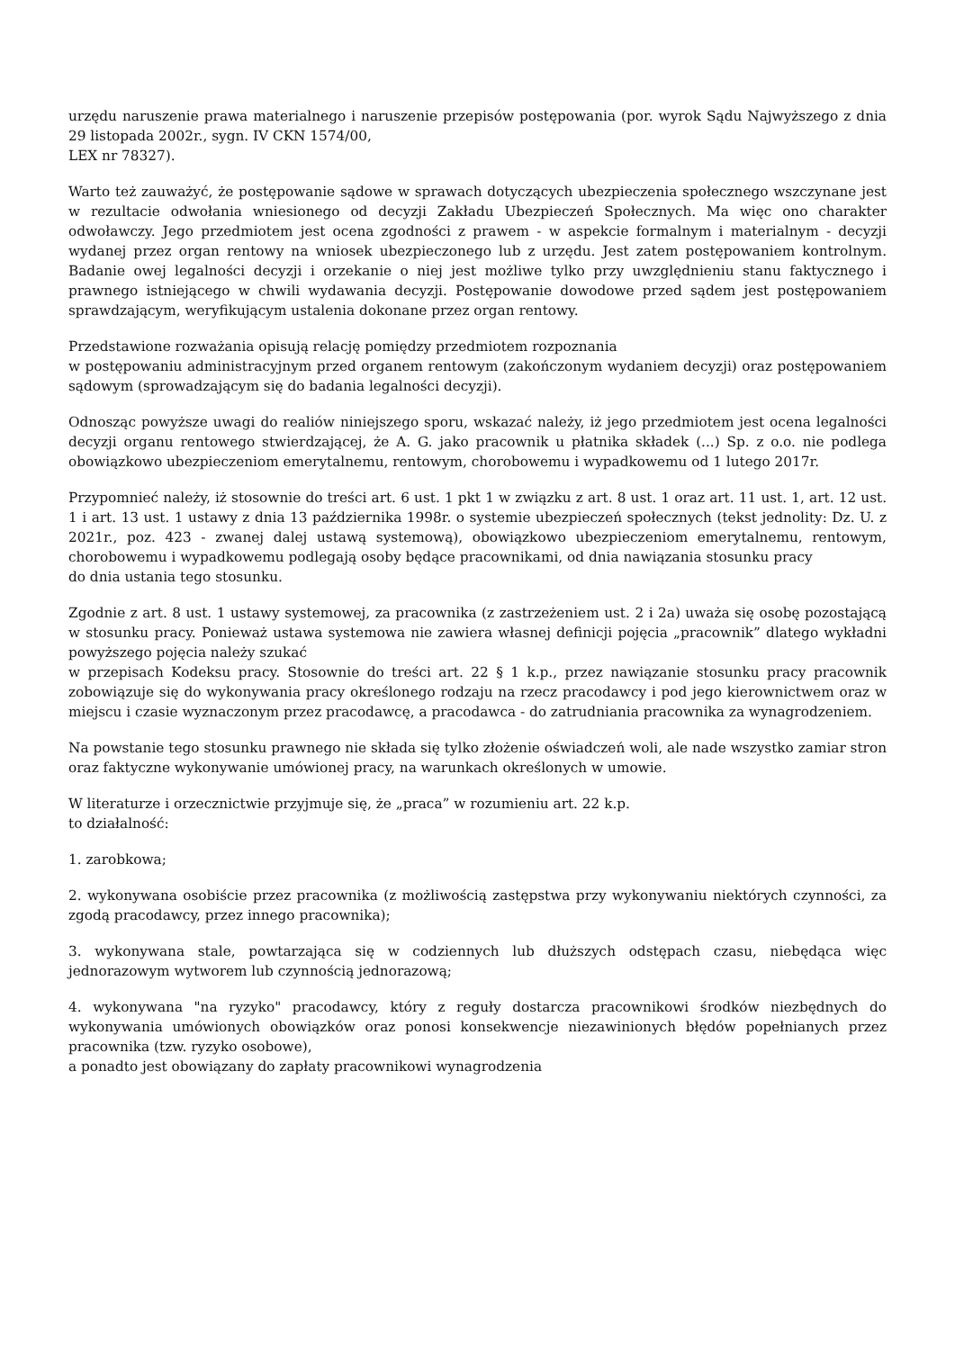urzędu naruszenie prawa materialnego i naruszenie przepisów postępowania (por. wyrok Sądu Najwyższego z dnia 29 listopada 2002r., sygn. IV CKN 1574/00,
LEX nr 78327).
Warto też zauważyć, że postępowanie sądowe w sprawach dotyczących ubezpieczenia społecznego wszczynane jest w rezultacie odwołania wniesionego od decyzji Zakładu Ubezpieczeń Społecznych. Ma więc ono charakter odwoławczy. Jego przedmiotem jest ocena zgodności z prawem - w aspekcie formalnym i materialnym - decyzji wydanej przez organ rentowy na wniosek ubezpieczonego lub z urzędu. Jest zatem postępowaniem kontrolnym. Badanie owej legalności decyzji i orzekanie o niej jest możliwe tylko przy uwzględnieniu stanu faktycznego i prawnego istniejącego w chwili wydawania decyzji. Postępowanie dowodowe przed sądem jest postępowaniem sprawdzającym, weryfikującym ustalenia dokonane przez organ rentowy.
Przedstawione rozważania opisują relację pomiędzy przedmiotem rozpoznania
w postępowaniu administracyjnym przed organem rentowym (zakończonym wydaniem decyzji) oraz postępowaniem sądowym (sprowadzającym się do badania legalności decyzji).
Odnosząc powyższe uwagi do realiów niniejszego sporu, wskazać należy, iż jego przedmiotem jest ocena legalności decyzji organu rentowego stwierdzającej, że A. G. jako pracownik u płatnika składek (...) Sp. z o.o. nie podlega obowiązkowo ubezpieczeniom emerytalnemu, rentowym, chorobowemu i wypadkowemu od 1 lutego 2017r.
Przypomnieć należy, iż stosownie do treści art. 6 ust. 1 pkt 1 w związku z art. 8 ust. 1 oraz art. 11 ust. 1, art. 12 ust. 1 i art. 13 ust. 1 ustawy z dnia 13 października 1998r. o systemie ubezpieczeń społecznych (tekst jednolity: Dz. U. z 2021r., poz. 423 - zwanej dalej ustawą systemową), obowiązkowo ubezpieczeniom emerytalnemu, rentowym, chorobowemu i wypadkowemu podlegają osoby będące pracownikami, od dnia nawiązania stosunku pracy
do dnia ustania tego stosunku.
Zgodnie z art. 8 ust. 1 ustawy systemowej, za pracownika (z zastrzeżeniem ust. 2 i 2a) uważa się osobę pozostającą w stosunku pracy. Ponieważ ustawa systemowa nie zawiera własnej definicji pojęcia „pracownik” dlatego wykładni powyższego pojęcia należy szukać
w przepisach Kodeksu pracy. Stosownie do treści art. 22 § 1 k.p., przez nawiązanie stosunku pracy pracownik zobowiązuje się do wykonywania pracy określonego rodzaju na rzecz pracodawcy i pod jego kierownictwem oraz w miejscu i czasie wyznaczonym przez pracodawcę, a pracodawca - do zatrudniania pracownika za wynagrodzeniem.
Na powstanie tego stosunku prawnego nie składa się tylko złożenie oświadczeń woli, ale nade wszystko zamiar stron oraz faktyczne wykonywanie umówionej pracy, na warunkach określonych w umowie.
W literaturze i orzecznictwie przyjmuje się, że „praca” w rozumieniu art. 22 k.p.
to działalność:
1. zarobkowa;
2. wykonywana osobiście przez pracownika (z możliwością zastępstwa przy wykonywaniu niektórych czynności, za zgodą pracodawcy, przez innego pracownika);
3. wykonywana stale, powtarzająca się w codziennych lub dłuższych odstępach czasu, niebędąca więc jednorazowym wytworem lub czynnością jednorazową;
4. wykonywana "na ryzyko" pracodawcy, który z reguły dostarcza pracownikowi środków niezbędnych do wykonywania umówionych obowiązków oraz ponosi konsekwencje niezawinionych błędów popełnianych przez pracownika (tzw. ryzyko osobowe),
a ponadto jest obowiązany do zapłaty pracownikowi wynagrodzenia